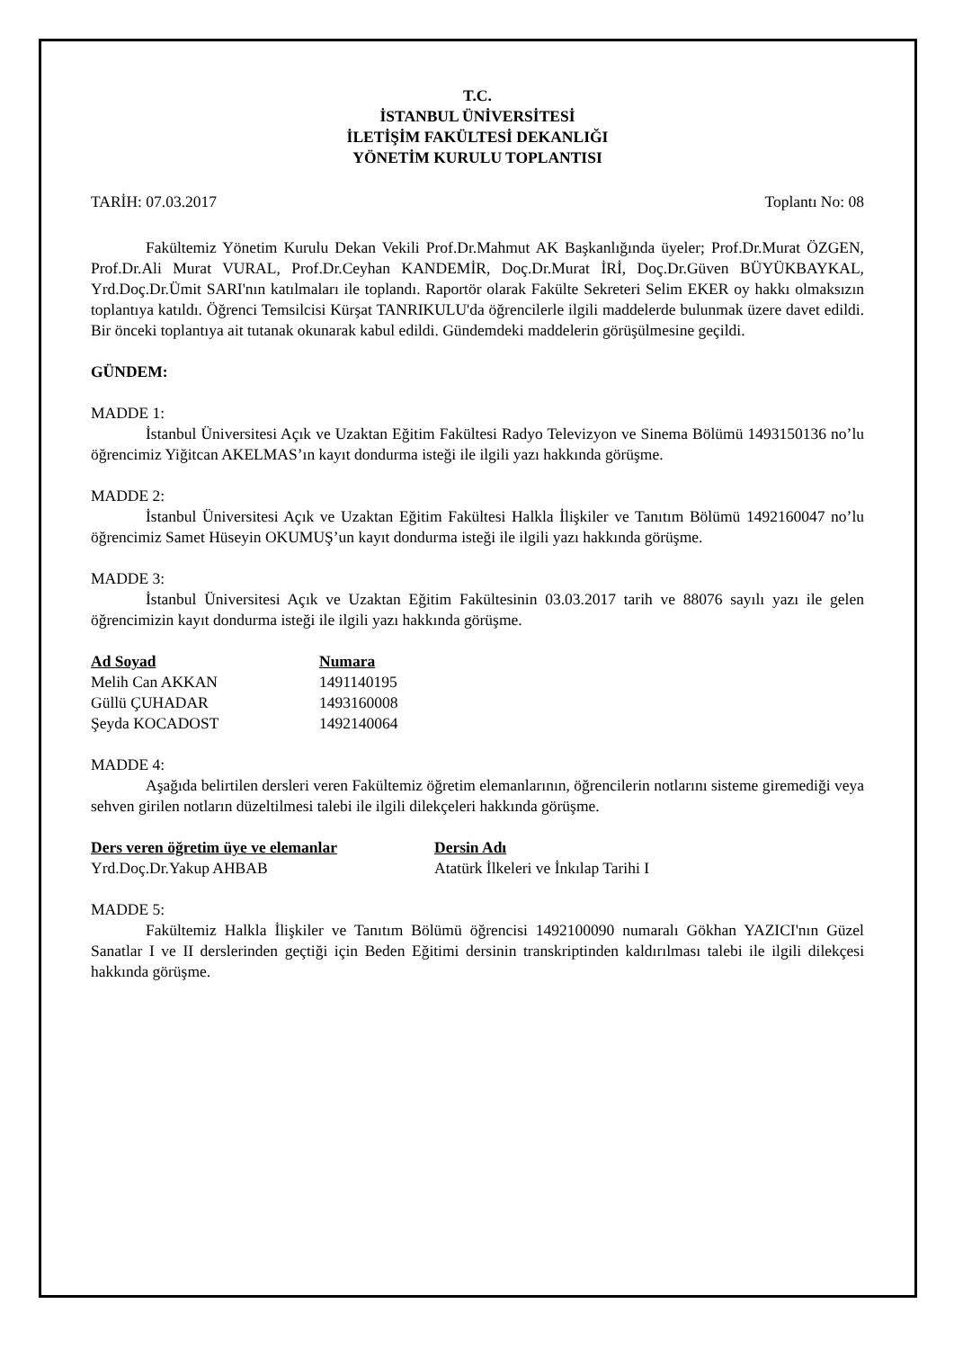T.C.
İSTANBUL ÜNİVERSİTESİ
İLETİŞİM FAKÜLTESİ DEKANLIĞI
YÖNETİM KURULU TOPLANTISI
TARİH: 07.03.2017 Toplantı No: 08
Fakültemiz Yönetim Kurulu Dekan Vekili Prof.Dr.Mahmut AK Başkanlığında üyeler; Prof.Dr.Murat ÖZGEN, Prof.Dr.Ali Murat VURAL, Prof.Dr.Ceyhan KANDEMİR, Doç.Dr.Murat İRİ, Doç.Dr.Güven BÜYÜKBAYKAL, Yrd.Doç.Dr.Ümit SARI'nın katılmaları ile toplandı. Raportör olarak Fakülte Sekreteri Selim EKER oy hakkı olmaksızın toplantıya katıldı. Öğrenci Temsilcisi Kürşat TANRIKULU'da öğrencilerle ilgili maddelerde bulunmak üzere davet edildi. Bir önceki toplantıya ait tutanak okunarak kabul edildi. Gündemdeki maddelerin görüşülmesine geçildi.
GÜNDEM:
MADDE 1:
İstanbul Üniversitesi Açık ve Uzaktan Eğitim Fakültesi Radyo Televizyon ve Sinema Bölümü 1493150136 no’lu öğrencimiz Yiğitcan AKELMAS’ın kayıt dondurma isteği ile ilgili yazı hakkında görüşme.
MADDE 2:
İstanbul Üniversitesi Açık ve Uzaktan Eğitim Fakültesi Halkla İlişkiler ve Tanıtım Bölümü 1492160047 no’lu öğrencimiz Samet Hüseyin OKUMUŞ’un kayıt dondurma isteği ile ilgili yazı hakkında görüşme.
MADDE 3:
İstanbul Üniversitesi Açık ve Uzaktan Eğitim Fakültesinin 03.03.2017 tarih ve 88076 sayılı yazı ile gelen öğrencimizin kayıt dondurma isteği ile ilgili yazı hakkında görüşme.
| Ad Soyad | Numara |
| --- | --- |
| Melih Can AKKAN | 1491140195 |
| Güllü ÇUHADAR | 1493160008 |
| Şeyda KOCADOST | 1492140064 |
MADDE 4:
Aşağıda belirtilen dersleri veren Fakültemiz öğretim elemanlarının, öğrencilerin notlarını sisteme giremediği veya sehven girilen notların düzeltilmesi talebi ile ilgili dilekçeleri hakkında görüşme.
| Ders veren öğretim üye ve elemanlar | Dersin Adı |
| --- | --- |
| Yrd.Doç.Dr.Yakup AHBAB | Atatürk İlkeleri ve İnkılap Tarihi I |
MADDE 5:
Fakültemiz Halkla İlişkiler ve Tanıtım Bölümü öğrencisi 1492100090 numaralı Gökhan YAZICI'nın Güzel Sanatlar I ve II derslerinden geçtiği için Beden Eğitimi dersinin transkriptinden kaldırılması talebi ile ilgili dilekçesi hakkında görüşme.